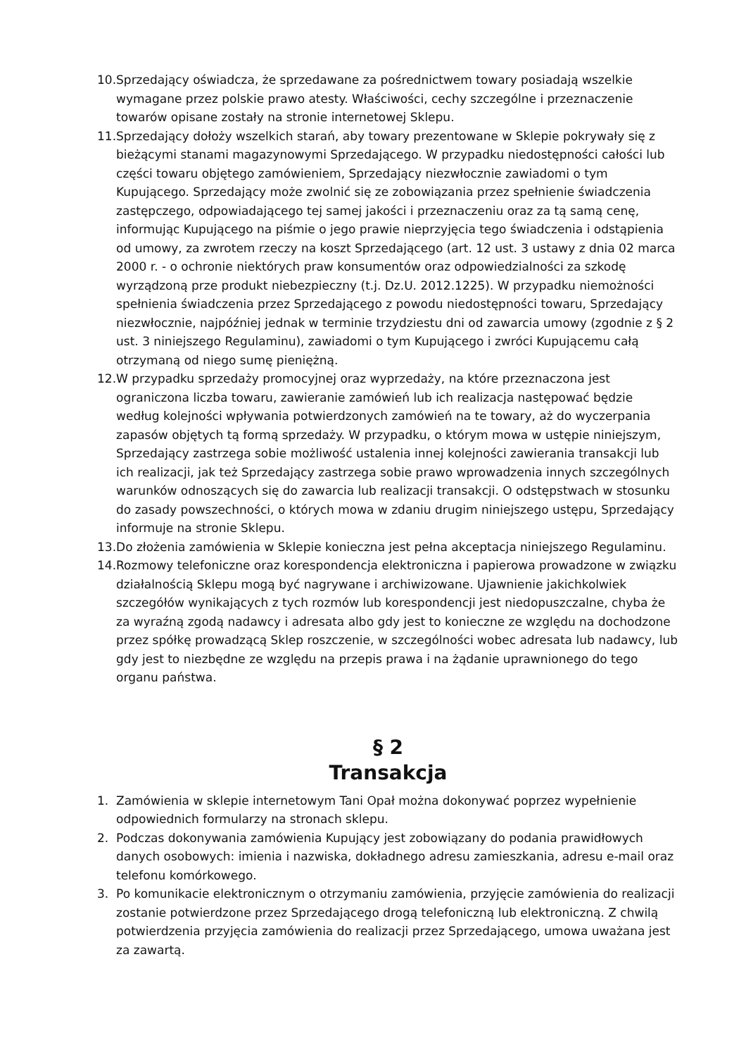10. Sprzedający oświadcza, że sprzedawane za pośrednictwem towary posiadają wszelkie wymagane przez polskie prawo atesty. Właściwości, cechy szczególne i przeznaczenie towarów opisane zostały na stronie internetowej Sklepu.
11. Sprzedający dołoży wszelkich starań, aby towary prezentowane w Sklepie pokrywały się z bieżącymi stanami magazynowymi Sprzedającego. W przypadku niedostępności całości lub części towaru objętego zamówieniem, Sprzedający niezwłocznie zawiadomi o tym Kupującego. Sprzedający może zwolnić się ze zobowiązania przez spełnienie świadczenia zastępczego, odpowiadającego tej samej jakości i przeznaczeniu oraz za tą samą cenę, informując Kupującego na piśmie o jego prawie nieprzyjęcia tego świadczenia i odstąpienia od umowy, za zwrotem rzeczy na koszt Sprzedającego (art. 12 ust. 3 ustawy z dnia 02 marca 2000 r. - o ochronie niektórych praw konsumentów oraz odpowiedzialności za szkodę wyrządzoną prze produkt niebezpieczny (t.j. Dz.U. 2012.1225). W przypadku niemożności spełnienia świadczenia przez Sprzedającego z powodu niedostępności towaru, Sprzedający niezwłocznie, najpóźniej jednak w terminie trzydziestu dni od zawarcia umowy (zgodnie z § 2 ust. 3 niniejszego Regulaminu), zawiadomi o tym Kupującego i zwróci Kupującemu całą otrzymaną od niego sumę pieniężną.
12. W przypadku sprzedaży promocyjnej oraz wyprzedaży, na które przeznaczona jest ograniczona liczba towaru, zawieranie zamówień lub ich realizacja następować będzie według kolejności wpływania potwierdzonych zamówień na te towary, aż do wyczerpania zapasów objętych tą formą sprzedaży. W przypadku, o którym mowa w ustępie niniejszym, Sprzedający zastrzega sobie możliwość ustalenia innej kolejności zawierania transakcji lub ich realizacji, jak też Sprzedający zastrzega sobie prawo wprowadzenia innych szczególnych warunków odnoszących się do zawarcia lub realizacji transakcji. O odstępstwach w stosunku do zasady powszechności, o których mowa w zdaniu drugim niniejszego ustępu, Sprzedający informuje na stronie Sklepu.
13. Do złożenia zamówienia w Sklepie konieczna jest pełna akceptacja niniejszego Regulaminu.
14. Rozmowy telefoniczne oraz korespondencja elektroniczna i papierowa prowadzone w związku działalnością Sklepu mogą być nagrywane i archiwizowane. Ujawnienie jakichkolwiek szczegółów wynikających z tych rozmów lub korespondencji jest niedopuszczalne, chyba że za wyraźną zgodą nadawcy i adresata albo gdy jest to konieczne ze względu na dochodzone przez spółkę prowadzącą Sklep roszczenie, w szczególności wobec adresata lub nadawcy, lub gdy jest to niezbędne ze względu na przepis prawa i na żądanie uprawnionego do tego organu państwa.
§ 2
Transakcja
1. Zamówienia w sklepie internetowym Tani Opał można dokonywać poprzez wypełnienie odpowiednich formularzy na stronach sklepu.
2. Podczas dokonywania zamówienia Kupujący jest zobowiązany do podania prawidłowych danych osobowych: imienia i nazwiska, dokładnego adresu zamieszkania, adresu e-mail oraz telefonu komórkowego.
3. Po komunikacie elektronicznym o otrzymaniu zamówienia, przyjęcie zamówienia do realizacji zostanie potwierdzone przez Sprzedającego drogą telefoniczną lub elektroniczną. Z chwilą potwierdzenia przyjęcia zamówienia do realizacji przez Sprzedającego, umowa uważana jest za zawartą.